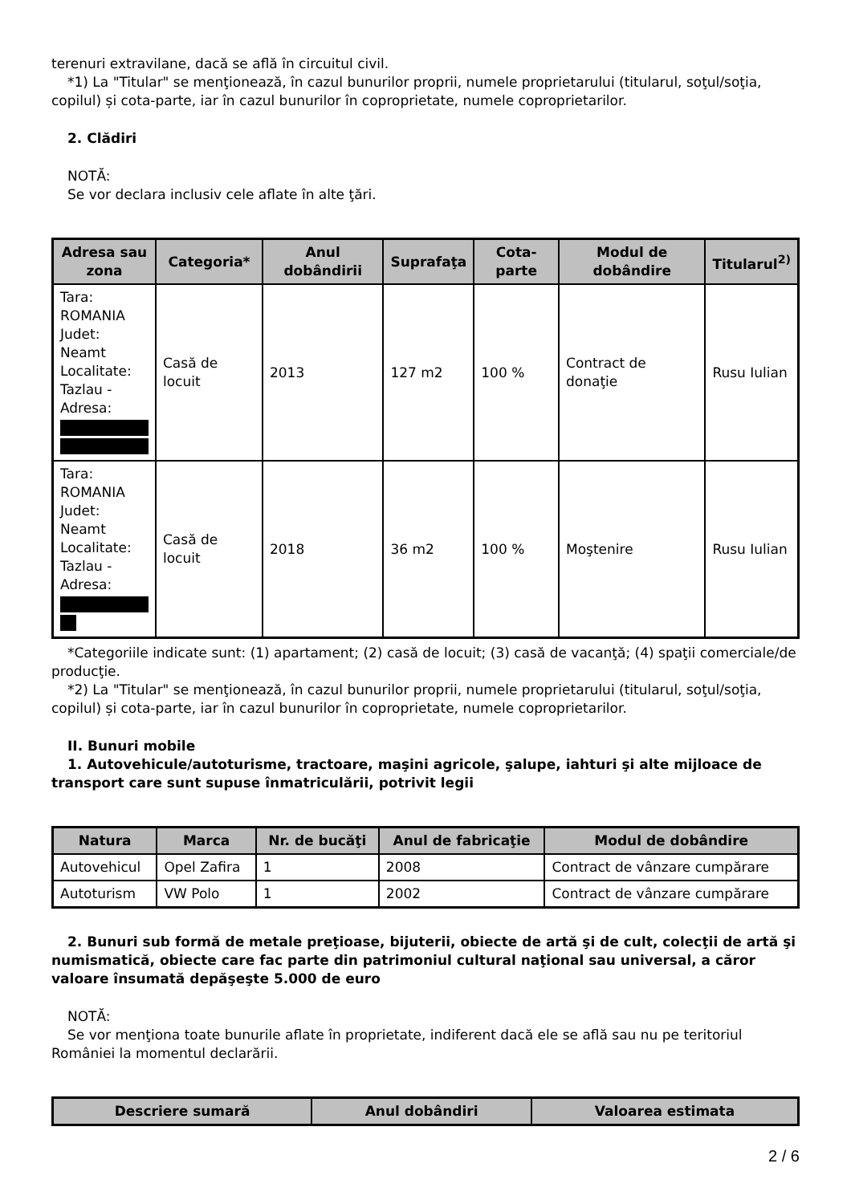terenuri extravilane, dacă se află în circuitul civil.
*1) La "Titular" se menţionează, în cazul bunurilor proprii, numele proprietarului (titularul, soţul/soţia, copilul) și cota-parte, iar în cazul bunurilor în coproprietate, numele coproprietarilor.
2. Clădiri
NOTĂ:
Se vor declara inclusiv cele aflate în alte ţări.
| Adresa sau zona | Categoria* | Anul dobândirii | Suprafaţa | Cota-parte | Modul de dobândire | Titularul<sup>2)</sup> |
| --- | --- | --- | --- | --- | --- | --- |
| Tara: ROMANIA Judet: Neamt Localitate: Tazlau - Adresa: | Casă de locuit | 2013 | 127 m2 | 100 % | Contract de donaţie | Rusu Iulian |
| Tara: ROMANIA Judet: Neamt Localitate: Tazlau - Adresa: | Casă de locuit | 2018 | 36 m2 | 100 % | Moştenire | Rusu Iulian |
*Categoriile indicate sunt: (1) apartament; (2) casă de locuit; (3) casă de vacanţă; (4) spaţii comerciale/de producţie.
*2) La "Titular" se menţionează, în cazul bunurilor proprii, numele proprietarului (titularul, soţul/soţia, copilul) și cota-parte, iar în cazul bunurilor în coproprietate, numele coproprietarilor.
II. Bunuri mobile
1. Autovehicule/autoturisme, tractoare, maşini agricole, şalupe, iahturi şi alte mijloace de transport care sunt supuse înmatriculării, potrivit legii
| Natura | Marca | Nr. de bucăţi | Anul de fabricaţie | Modul de dobândire |
| --- | --- | --- | --- | --- |
| Autovehicul | Opel Zafira | 1 | 2008 | Contract de vânzare cumpărare |
| Autoturism | VW Polo | 1 | 2002 | Contract de vânzare cumpărare |
2. Bunuri sub formă de metale preţioase, bijuterii, obiecte de artă şi de cult, colecţii de artă şi numismatică, obiecte care fac parte din patrimoniul cultural naţional sau universal, a căror valoare însumată depăşeşte 5.000 de euro
NOTĂ:
Se vor menţiona toate bunurile aflate în proprietate, indiferent dacă ele se află sau nu pe teritoriul României la momentul declarării.
| Descriere sumară | Anul dobândiri | Valoarea estimata |
| --- | --- | --- |
2 / 6